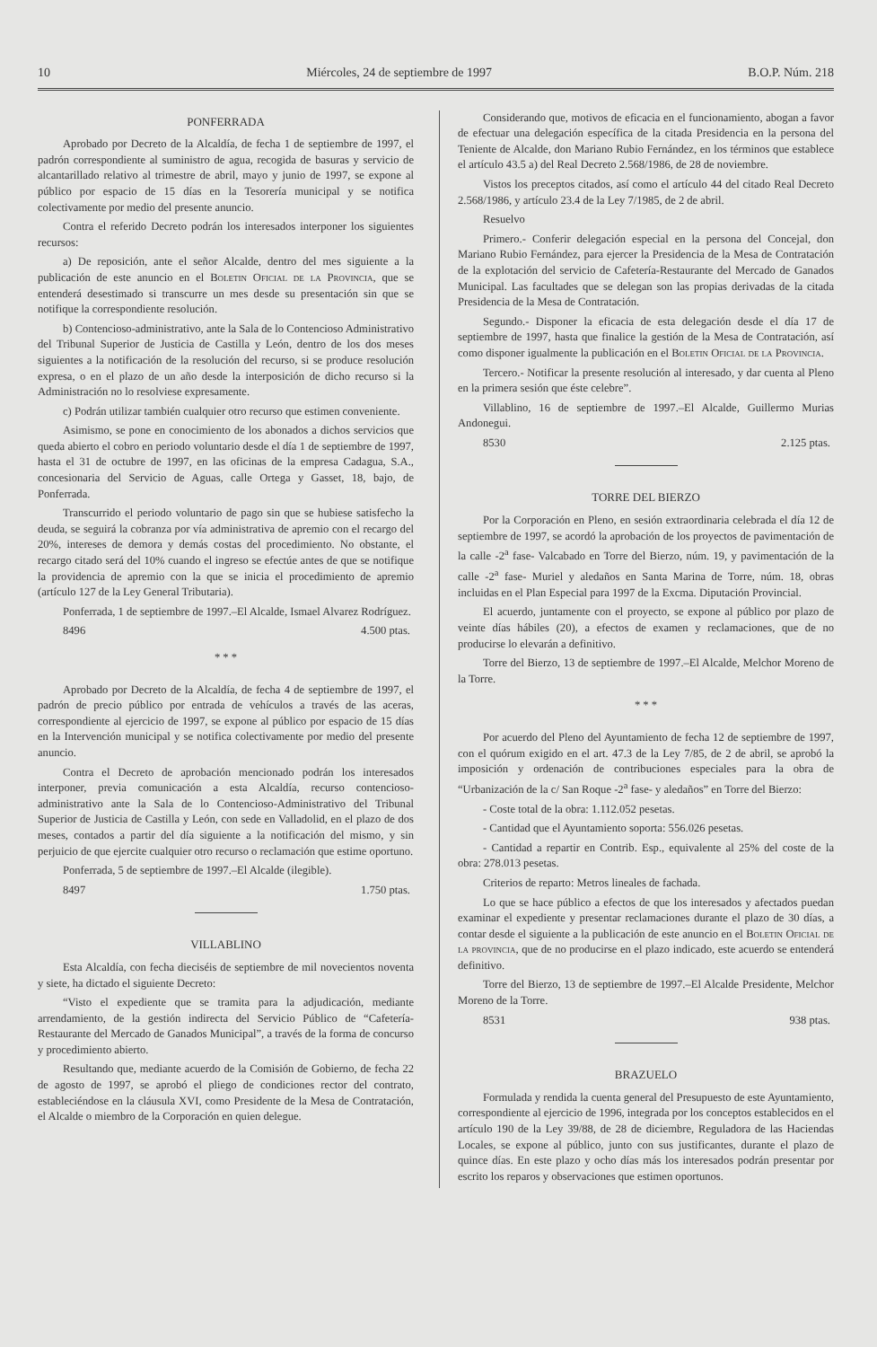10 Miércoles, 24 de septiembre de 1997 B.O.P. Núm. 218
PONFERRADA
Aprobado por Decreto de la Alcaldía, de fecha 1 de septiembre de 1997, el padrón correspondiente al suministro de agua, recogida de basuras y servicio de alcantarillado relativo al trimestre de abril, mayo y junio de 1997, se expone al público por espacio de 15 días en la Tesorería municipal y se notifica colectivamente por medio del presente anuncio.
Contra el referido Decreto podrán los interesados interponer los siguientes recursos:
a) De reposición, ante el señor Alcalde, dentro del mes siguiente a la publicación de este anuncio en el Boletin Oficial de la Provincia, que se entenderá desestimado si transcurre un mes desde su presentación sin que se notifique la correspondiente resolución.
b) Contencioso-administrativo, ante la Sala de lo Contencioso Administrativo del Tribunal Superior de Justicia de Castilla y León, dentro de los dos meses siguientes a la notificación de la resolución del recurso, si se produce resolución expresa, o en el plazo de un año desde la interposición de dicho recurso si la Administración no lo resolviese expresamente.
c) Podrán utilizar también cualquier otro recurso que estimen conveniente.
Asimismo, se pone en conocimiento de los abonados a dichos servicios que queda abierto el cobro en periodo voluntario desde el día 1 de septiembre de 1997, hasta el 31 de octubre de 1997, en las oficinas de la empresa Cadagua, S.A., concesionaria del Servicio de Aguas, calle Ortega y Gasset, 18, bajo, de Ponferrada.
Transcurrido el periodo voluntario de pago sin que se hubiese satisfecho la deuda, se seguirá la cobranza por vía administrativa de apremio con el recargo del 20%, intereses de demora y demás costas del procedimiento. No obstante, el recargo citado será del 10% cuando el ingreso se efectúe antes de que se notifique la providencia de apremio con la que se inicia el procedimiento de apremio (artículo 127 de la Ley General Tributaria).
Ponferrada, 1 de septiembre de 1997.–El Alcalde, Ismael Alvarez Rodríguez.
8496 4.500 ptas.
* * *
Aprobado por Decreto de la Alcaldía, de fecha 4 de septiembre de 1997, el padrón de precio público por entrada de vehículos a través de las aceras, correspondiente al ejercicio de 1997, se expone al público por espacio de 15 días en la Intervención municipal y se notifica colectivamente por medio del presente anuncio.
Contra el Decreto de aprobación mencionado podrán los interesados interponer, previa comunicación a esta Alcaldía, recurso contencioso-administrativo ante la Sala de lo Contencioso-Administrativo del Tribunal Superior de Justicia de Castilla y León, con sede en Valladolid, en el plazo de dos meses, contados a partir del día siguiente a la notificación del mismo, y sin perjuicio de que ejercite cualquier otro recurso o reclamación que estime oportuno.
Ponferrada, 5 de septiembre de 1997.–El Alcalde (ilegible).
8497 1.750 ptas.
VILLABLINO
Esta Alcaldía, con fecha dieciséis de septiembre de mil novecientos noventa y siete, ha dictado el siguiente Decreto:
“Visto el expediente que se tramita para la adjudicación, mediante arrendamiento, de la gestión indirecta del Servicio Público de “Cafetería-Restaurante del Mercado de Ganados Municipal”, a través de la forma de concurso y procedimiento abierto.
Resultando que, mediante acuerdo de la Comisión de Gobierno, de fecha 22 de agosto de 1997, se aprobó el pliego de condiciones rector del contrato, estableciéndose en la cláusula XVI, como Presidente de la Mesa de Contratación, el Alcalde o miembro de la Corporación en quien delegue.
Considerando que, motivos de eficacia en el funcionamiento, abogan a favor de efectuar una delegación específica de la citada Presidencia en la persona del Teniente de Alcalde, don Mariano Rubio Fernández, en los términos que establece el artículo 43.5 a) del Real Decreto 2.568/1986, de 28 de noviembre.
Vistos los preceptos citados, así como el artículo 44 del citado Real Decreto 2.568/1986, y artículo 23.4 de la Ley 7/1985, de 2 de abril.
Resuelvo
Primero.- Conferir delegación especial en la persona del Concejal, don Mariano Rubio Fernández, para ejercer la Presidencia de la Mesa de Contratación de la explotación del servicio de Cafetería-Restaurante del Mercado de Ganados Municipal. Las facultades que se delegan son las propias derivadas de la citada Presidencia de la Mesa de Contratación.
Segundo.- Disponer la eficacia de esta delegación desde el día 17 de septiembre de 1997, hasta que finalice la gestión de la Mesa de Contratación, así como disponer igualmente la publicación en el Boletin Oficial de la Provincia.
Tercero.- Notificar la presente resolución al interesado, y dar cuenta al Pleno en la primera sesión que éste celebre”.
Villablino, 16 de septiembre de 1997.–El Alcalde, Guillermo Murias Andonegui.
8530 2.125 ptas.
TORRE DEL BIERZO
Por la Corporación en Pleno, en sesión extraordinaria celebrada el día 12 de septiembre de 1997, se acordó la aprobación de los proyectos de pavimentación de la calle -2<sup>a</sup> fase- Valcabado en Torre del Bierzo, núm. 19, y pavimentación de la calle -2<sup>a</sup> fase- Muriel y aledaños en Santa Marina de Torre, núm. 18, obras incluidas en el Plan Especial para 1997 de la Excma. Diputación Provincial.
El acuerdo, juntamente con el proyecto, se expone al público por plazo de veinte días hábiles (20), a efectos de examen y reclamaciones, que de no producirse lo elevarán a definitivo.
Torre del Bierzo, 13 de septiembre de 1997.–El Alcalde, Melchor Moreno de la Torre.
* * *
Por acuerdo del Pleno del Ayuntamiento de fecha 12 de septiembre de 1997, con el quórum exigido en el art. 47.3 de la Ley 7/85, de 2 de abril, se aprobó la imposición y ordenación de contribuciones especiales para la obra de “Urbanización de la c/ San Roque -2<sup>a</sup> fase- y aledaños” en Torre del Bierzo:
- Coste total de la obra: 1.112.052 pesetas.
- Cantidad que el Ayuntamiento soporta: 556.026 pesetas.
- Cantidad a repartir en Contrib. Esp., equivalente al 25% del coste de la obra: 278.013 pesetas.
Criterios de reparto: Metros lineales de fachada.
Lo que se hace público a efectos de que los interesados y afectados puedan examinar el expediente y presentar reclamaciones durante el plazo de 30 días, a contar desde el siguiente a la publicación de este anuncio en el Boletin Oficial de la provincia, que de no producirse en el plazo indicado, este acuerdo se entenderá definitivo.
Torre del Bierzo, 13 de septiembre de 1997.–El Alcalde Presidente, Melchor Moreno de la Torre.
8531 938 ptas.
BRAZUELO
Formulada y rendida la cuenta general del Presupuesto de este Ayuntamiento, correspondiente al ejercicio de 1996, integrada por los conceptos establecidos en el artículo 190 de la Ley 39/88, de 28 de diciembre, Reguladora de las Haciendas Locales, se expone al público, junto con sus justificantes, durante el plazo de quince días. En este plazo y ocho días más los interesados podrán presentar por escrito los reparos y observaciones que estimen oportunos.